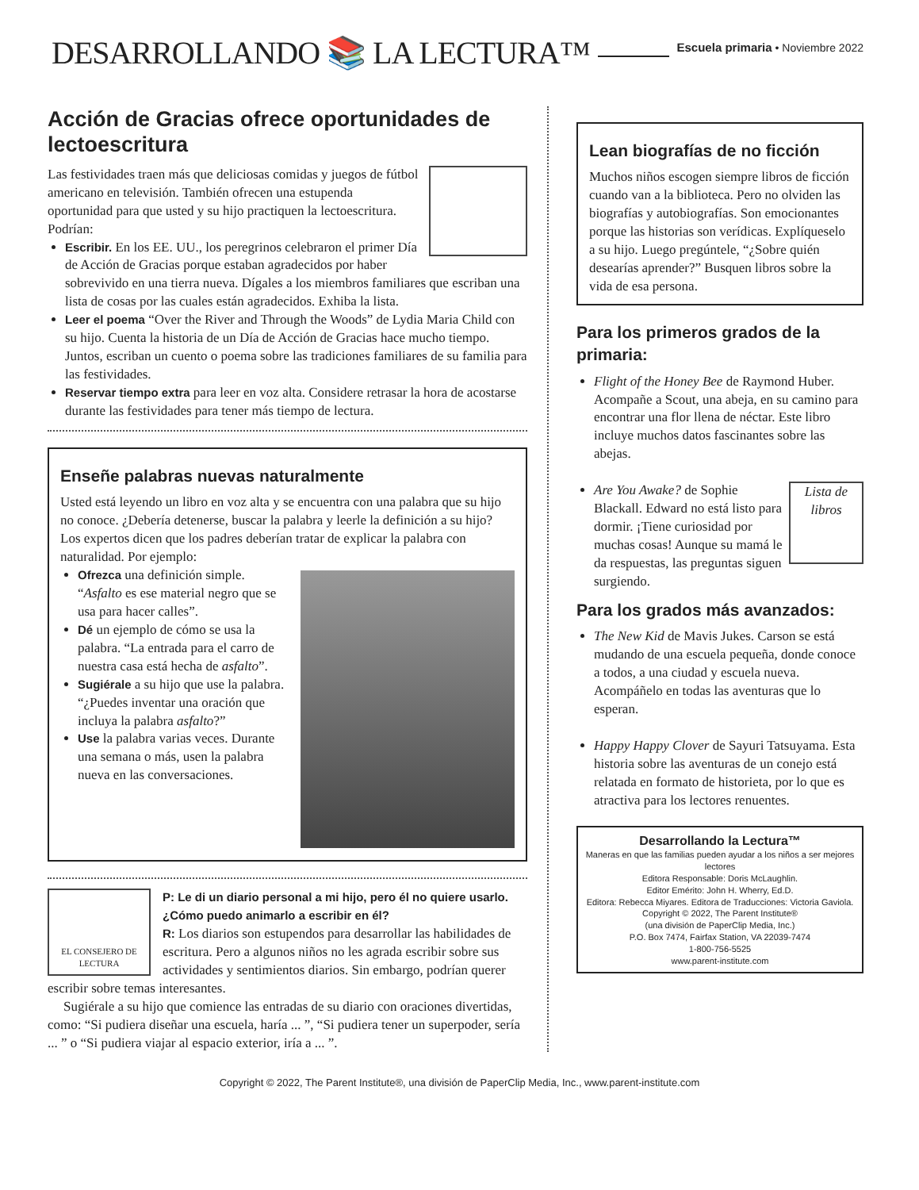DESARROLLANDO 📚 LA LECTURA™
Escuela primaria • Noviembre 2022
Acción de Gracias ofrece oportunidades de lectoescritura
Las festividades traen más que deliciosas comidas y juegos de fútbol americano en televisión. También ofrecen una estupenda oportunidad para que usted y su hijo practiquen la lectoescritura. Podrían:
Escribir. En los EE. UU., los peregrinos celebraron el primer Día de Acción de Gracias porque estaban agradecidos por haber sobrevivido en una tierra nueva. Dígales a los miembros familiares que escriban una lista de cosas por las cuales están agradecidos. Exhiba la lista.
Leer el poema “Over the River and Through the Woods” de Lydia Maria Child con su hijo. Cuenta la historia de un Día de Acción de Gracias hace mucho tiempo. Juntos, escriban un cuento o poema sobre las tradiciones familiares de su familia para las festividades.
Reservar tiempo extra para leer en voz alta. Considere retrasar la hora de acostarse durante las festividades para tener más tiempo de lectura.
Enseñe palabras nuevas naturalmente
Usted está leyendo un libro en voz alta y se encuentra con una palabra que su hijo no conoce. ¿Debería detenerse, buscar la palabra y leerle la definición a su hijo? Los expertos dicen que los padres deberían tratar de explicar la palabra con naturalidad. Por ejemplo:
Ofrezca una definición simple. “Asfalto es ese material negro que se usa para hacer calles”.
Dé un ejemplo de cómo se usa la palabra. “La entrada para el carro de nuestra casa está hecha de asfalto”.
Sugiérale a su hijo que use la palabra. “¿Puedes inventar una oración que incluya la palabra asfalto?”
Use la palabra varias veces. Durante una semana o más, usen la palabra nueva en las conversaciones.
EL CONSEJERO DE LECTURA
P: Le di un diario personal a mi hijo, pero él no quiere usarlo. ¿Cómo puedo animarlo a escribir en él?
R: Los diarios son estupendos para desarrollar las habilidades de escritura. Pero a algunos niños no les agrada escribir sobre sus actividades y sentimientos diarios. Sin embargo, podrían querer escribir sobre temas interesantes.
Sugiérale a su hijo que comience las entradas de su diario con oraciones divertidas, como: “Si pudiera diseñar una escuela, haría ... ”, “Si pudiera tener un superpoder, sería ... ” o “Si pudiera viajar al espacio exterior, iría a ... ”.
Lean biografías de no ficción
Muchos niños escogen siempre libros de ficción cuando van a la biblioteca. Pero no olviden las biografías y autobiografías. Son emocionantes porque las historias son verídicas. Explíqueselo a su hijo. Luego pregúntele, “¿Sobre quién desearías aprender?” Busquen libros sobre la vida de esa persona.
Para los primeros grados de la primaria:
Flight of the Honey Bee de Raymond Huber. Acompañe a Scout, una abeja, en su camino para encontrar una flor llena de néctar. Este libro incluye muchos datos fascinantes sobre las abejas.
Lista de libros Are You Awake? de Sophie Blackall. Edward no está listo para dormir. ¡Tiene curiosidad por muchas cosas! Aunque su mamá le da respuestas, las preguntas siguen surgiendo.
Para los grados más avanzados:
The New Kid de Mavis Jukes. Carson se está mudando de una escuela pequeña, donde conoce a todos, a una ciudad y escuela nueva. Acompáñelo en todas las aventuras que lo esperan.
Happy Happy Clover de Sayuri Tatsuyama. Esta historia sobre las aventuras de un conejo está relatada en formato de historieta, por lo que es atractiva para los lectores renuentes.
Desarrollando la Lectura™
Maneras en que las familias pueden ayudar a los niños a ser mejores lectores
Editora Responsable: Doris McLaughlin.
Editor Emérito: John H. Wherry, Ed.D.
Editora: Rebecca Miyares. Editora de Traducciones: Victoria Gaviola.
Copyright © 2022, The Parent Institute®
(una división de PaperClip Media, Inc.)
P.O. Box 7474, Fairfax Station, VA 22039-7474
1-800-756-5525
www.parent-institute.com
Copyright © 2022, The Parent Institute®, una división de PaperClip Media, Inc., www.parent-institute.com